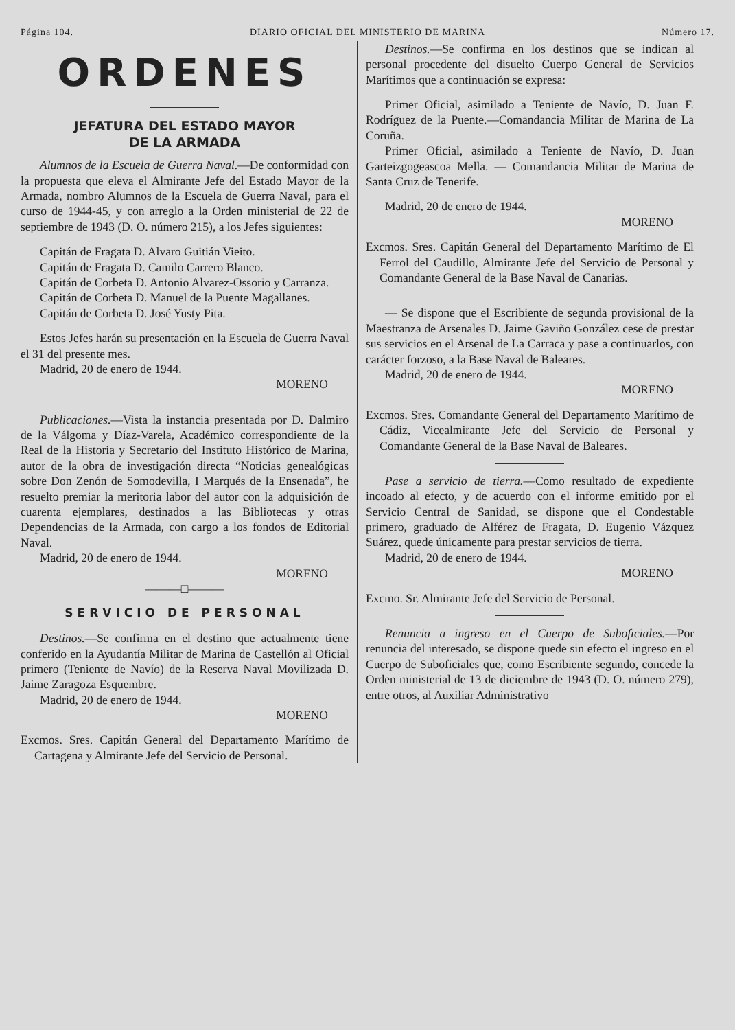Página 104. DIARIO OFICIAL DEL MINISTERIO DE MARINA Número 17.
ORDENES
JEFATURA DEL ESTADO MAYOR
DE LA ARMADA
Alumnos de la Escuela de Guerra Naval.—De conformidad con la propuesta que eleva el Almirante Jefe del Estado Mayor de la Armada, nombro Alumnos de la Escuela de Guerra Naval, para el curso de 1944-45, y con arreglo a la Orden ministerial de 22 de septiembre de 1943 (D. O. número 215), a los Jefes siguientes:
Capitán de Fragata D. Alvaro Guitián Vieito.
Capitán de Fragata D. Camilo Carrero Blanco.
Capitán de Corbeta D. Antonio Alvarez-Ossorio y Carranza.
Capitán de Corbeta D. Manuel de la Puente Magallanes.
Capitán de Corbeta D. José Yusty Pita.
Estos Jefes harán su presentación en la Escuela de Guerra Naval el 31 del presente mes.
Madrid, 20 de enero de 1944.
MORENO
Publicaciones.—Vista la instancia presentada por D. Dalmiro de la Válgoma y Díaz-Varela, Académico correspondiente de la Real de la Historia y Secretario del Instituto Histórico de Marina, autor de la obra de investigación directa “Noticias genealógicas sobre Don Zenón de Somodevilla, I Marqués de la Ensenada”, he resuelto premiar la meritoria labor del autor con la adquisición de cuarenta ejemplares, destinados a las Bibliotecas y otras Dependencias de la Armada, con cargo a los fondos de Editorial Naval.
Madrid, 20 de enero de 1944.
MORENO
———□———
SERVICIO DE PERSONAL
Destinos.—Se confirma en el destino que actualmente tiene conferido en la Ayudantía Militar de Marina de Castellón al Oficial primero (Teniente de Navío) de la Reserva Naval Movilizada D. Jaime Zaragoza Esquembre.
Madrid, 20 de enero de 1944.
MORENO
Excmos. Sres. Capitán General del Departamento Marítimo de Cartagena y Almirante Jefe del Servicio de Personal.
Destinos.—Se confirma en los destinos que se indican al personal procedente del disuelto Cuerpo General de Servicios Marítimos que a continuación se expresa:
Primer Oficial, asimilado a Teniente de Navío, D. Juan F. Rodríguez de la Puente.—Comandancia Militar de Marina de La Coruña.
Primer Oficial, asimilado a Teniente de Navío, D. Juan Garteizgogeascoa Mella. — Comandancia Militar de Marina de Santa Cruz de Tenerife.
Madrid, 20 de enero de 1944.
MORENO
Excmos. Sres. Capitán General del Departamento Marítimo de El Ferrol del Caudillo, Almirante Jefe del Servicio de Personal y Comandante General de la Base Naval de Canarias.
— Se dispone que el Escribiente de segunda provisional de la Maestranza de Arsenales D. Jaime Gaviño González cese de prestar sus servicios en el Arsenal de La Carraca y pase a continuarlos, con carácter forzoso, a la Base Naval de Baleares.
Madrid, 20 de enero de 1944.
MORENO
Excmos. Sres. Comandante General del Departamento Marítimo de Cádiz, Vicealmirante Jefe del Servicio de Personal y Comandante General de la Base Naval de Baleares.
Pase a servicio de tierra.—Como resultado de expediente incoado al efecto, y de acuerdo con el informe emitido por el Servicio Central de Sanidad, se dispone que el Condestable primero, graduado de Alférez de Fragata, D. Eugenio Vázquez Suárez, quede únicamente para prestar servicios de tierra.
Madrid, 20 de enero de 1944.
MORENO
Excmo. Sr. Almirante Jefe del Servicio de Personal.
Renuncia a ingreso en el Cuerpo de Suboficiales.—Por renuncia del interesado, se dispone quede sin efecto el ingreso en el Cuerpo de Suboficiales que, como Escribiente segundo, concede la Orden ministerial de 13 de diciembre de 1943 (D. O. número 279), entre otros, al Auxiliar Administrativo